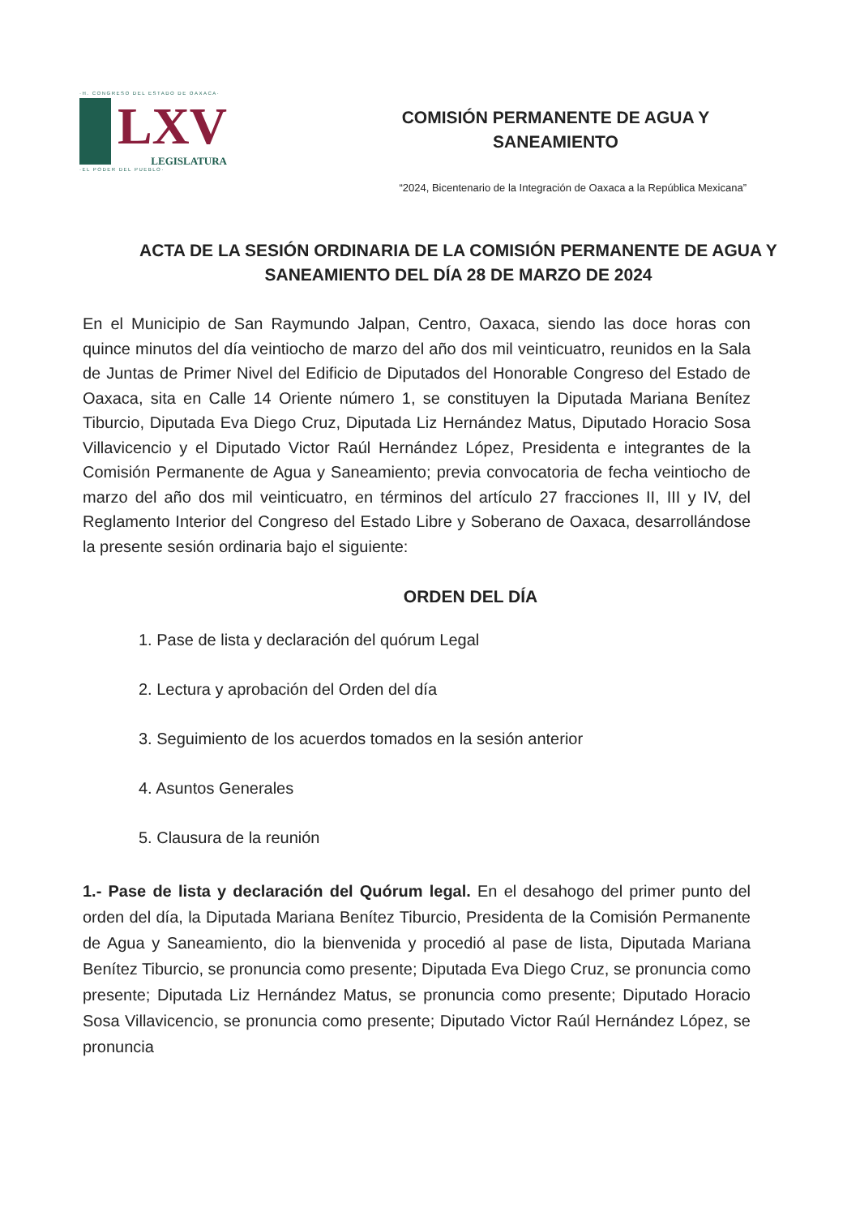·H. CONGRESO DEL ESTADO DE OAXACA·
LXV
LEGISLATURA
·EL PODER DEL PUEBLO·
COMISIÓN PERMANENTE DE AGUA Y
SANEAMIENTO
“2024, Bicentenario de la Integración de Oaxaca a la República Mexicana”
ACTA DE LA SESIÓN ORDINARIA DE LA COMISIÓN PERMANENTE DE AGUA Y SANEAMIENTO DEL DÍA 28 DE MARZO DE 2024
En el Municipio de San Raymundo Jalpan, Centro, Oaxaca, siendo las doce horas con quince minutos del día veintiocho de marzo del año dos mil veinticuatro, reunidos en la Sala de Juntas de Primer Nivel del Edificio de Diputados del Honorable Congreso del Estado de Oaxaca, sita en Calle 14 Oriente número 1, se constituyen la Diputada Mariana Benítez Tiburcio, Diputada Eva Diego Cruz, Diputada Liz Hernández Matus, Diputado Horacio Sosa Villavicencio y el Diputado Victor Raúl Hernández López, Presidenta e integrantes de la Comisión Permanente de Agua y Saneamiento; previa convocatoria de fecha veintiocho de marzo del año dos mil veinticuatro, en términos del artículo 27 fracciones II, III y IV, del Reglamento Interior del Congreso del Estado Libre y Soberano de Oaxaca, desarrollándose la presente sesión ordinaria bajo el siguiente:
ORDEN DEL DÍA
1. Pase de lista y declaración del quórum Legal
2. Lectura y aprobación del Orden del día
3. Seguimiento de los acuerdos tomados en la sesión anterior
4. Asuntos Generales
5. Clausura de la reunión
1.- Pase de lista y declaración del Quórum legal. En el desahogo del primer punto del orden del día, la Diputada Mariana Benítez Tiburcio, Presidenta de la Comisión Permanente de Agua y Saneamiento, dio la bienvenida y procedió al pase de lista, Diputada Mariana Benítez Tiburcio, se pronuncia como presente; Diputada Eva Diego Cruz, se pronuncia como presente; Diputada Liz Hernández Matus, se pronuncia como presente; Diputado Horacio Sosa Villavicencio, se pronuncia como presente; Diputado Victor Raúl Hernández López, se pronuncia